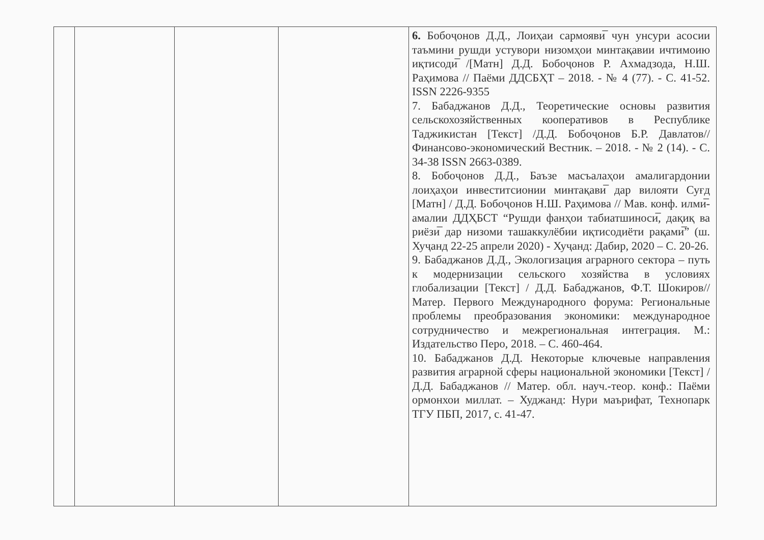| | | | | 6. Бобоҷонов Д.Д., Лоиҳаи сармояви̅ чун унсури асосии таъмини рушди устувори низомҳои минтақавии ичтимоию иқтисоди̅ /[Матн] Д.Д. Бобоҷонов Р. Ахмадзода, Н.Ш. Раҳимова // Паёми ДДСБҲТ – 2018. - № 4 (77). - С. 41-52. ISSN 2226-9355 7. Бабаджанов Д.Д., Теоретические основы развития сельскохозяйственных кооперативов в Республике Таджикистан [Текст] /Д.Д. Бобоҷонов Б.Р. Давлатов// Финансово-экономический Вестник. – 2018. - № 2 (14). - С. 34-38 ISSN 2663-0389. 8. Бобоҷонов Д.Д., Баъзе масъалаҳои амалигардонии лоиҳаҳои инвеститсионии минтақави̅ дар вилояти Суғд [Матн] / Д.Д. Бобоҷонов Н.Ш. Раҳимова // Мав. конф. илми̅-амалии ДДҲБСТ “Рушди фанҳои табиатшиноси̅, дақиқ ва риёзи̅ дар низоми ташаккулёбии иқтисодиёти рақами̅” (ш. Хуҷанд 22-25 апрели 2020) - Хуҷанд: Дабир, 2020 – С. 20-26. 9. Бабаджанов Д.Д., Экологизация аграрного сектора – путь к модернизации сельского хозяйства в условиях глобализации [Текст] / Д.Д. Бабаджанов, Ф.Т. Шокиров// Матер. Первого Международного форума: Региональные проблемы преобразования экономики: международное сотрудничество и межрегиональная интеграция. М.: Издательство Перо, 2018. – С. 460-464. 10. Бабаджанов Д.Д. Некоторые ключевые направления развития аграрной сферы национальной экономики [Текст] / Д.Д. Бабаджанов // Матер. обл. науч.-теор. конф.: Паёми ормонхои миллат. – Худжанд: Нури маърифат, Технопарк ТГУ ПБП, 2017, с. 41-47. |